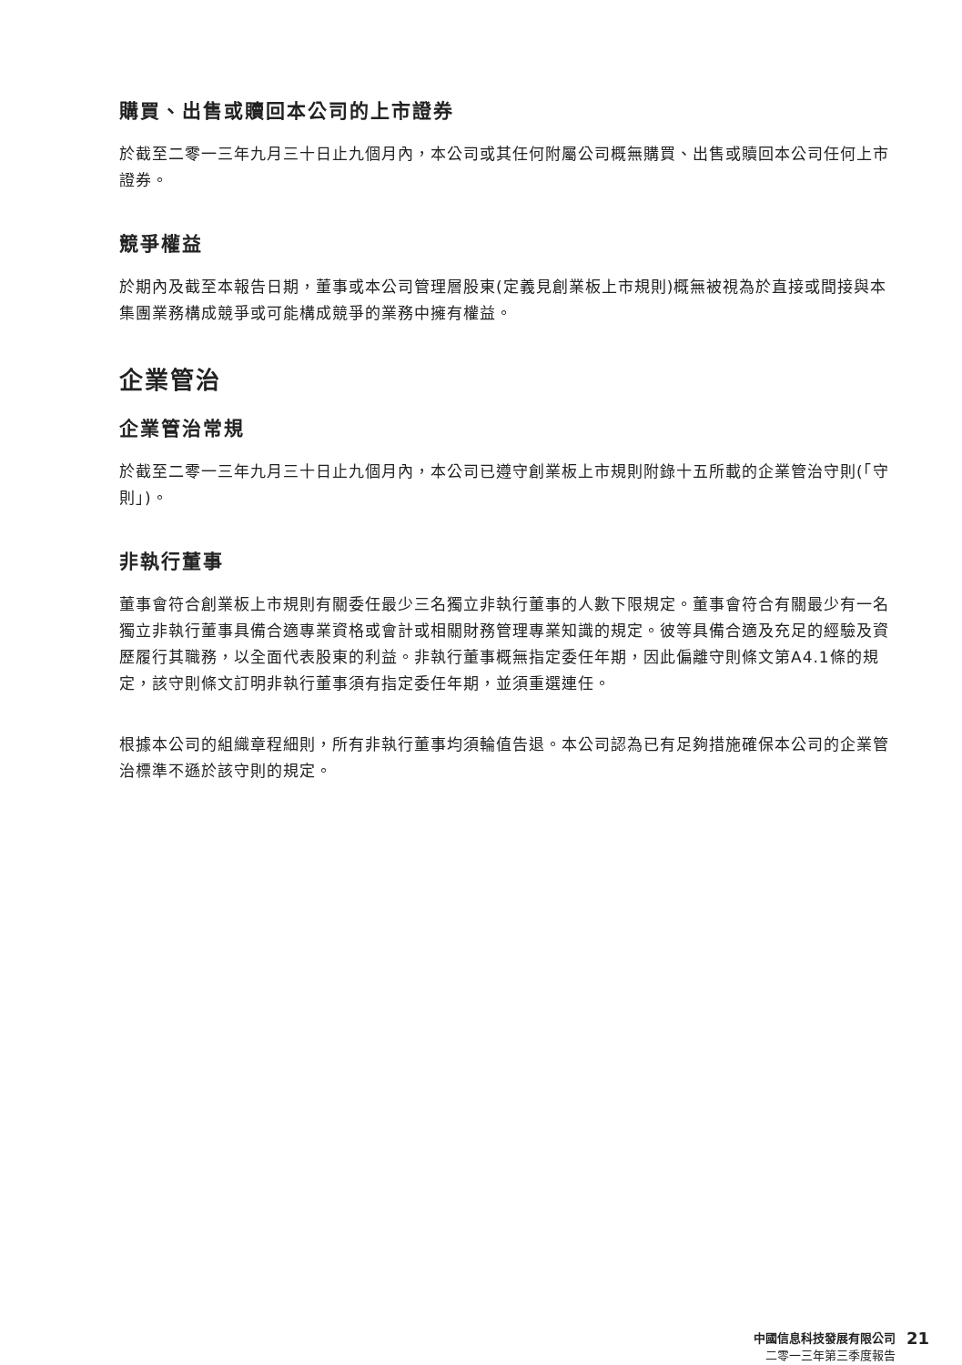購買、出售或贖回本公司的上市證券
於截至二零一三年九月三十日止九個月內，本公司或其任何附屬公司概無購買、出售或贖回本公司任何上市證券。
競爭權益
於期內及截至本報告日期，董事或本公司管理層股東(定義見創業板上市規則)概無被視為於直接或間接與本集團業務構成競爭或可能構成競爭的業務中擁有權益。
企業管治
企業管治常規
於截至二零一三年九月三十日止九個月內，本公司已遵守創業板上市規則附錄十五所載的企業管治守則(「守則」)。
非執行董事
董事會符合創業板上市規則有關委任最少三名獨立非執行董事的人數下限規定。董事會符合有關最少有一名獨立非執行董事具備合適專業資格或會計或相關財務管理專業知識的規定。彼等具備合適及充足的經驗及資歷履行其職務，以全面代表股東的利益。非執行董事概無指定委任年期，因此偏離守則條文第A4.1條的規定，該守則條文訂明非執行董事須有指定委任年期，並須重選連任。
根據本公司的組織章程細則，所有非執行董事均須輪值告退。本公司認為已有足夠措施確保本公司的企業管治標準不遜於該守則的規定。
中國信息科技發展有限公司
二零一三年第三季度報告
21